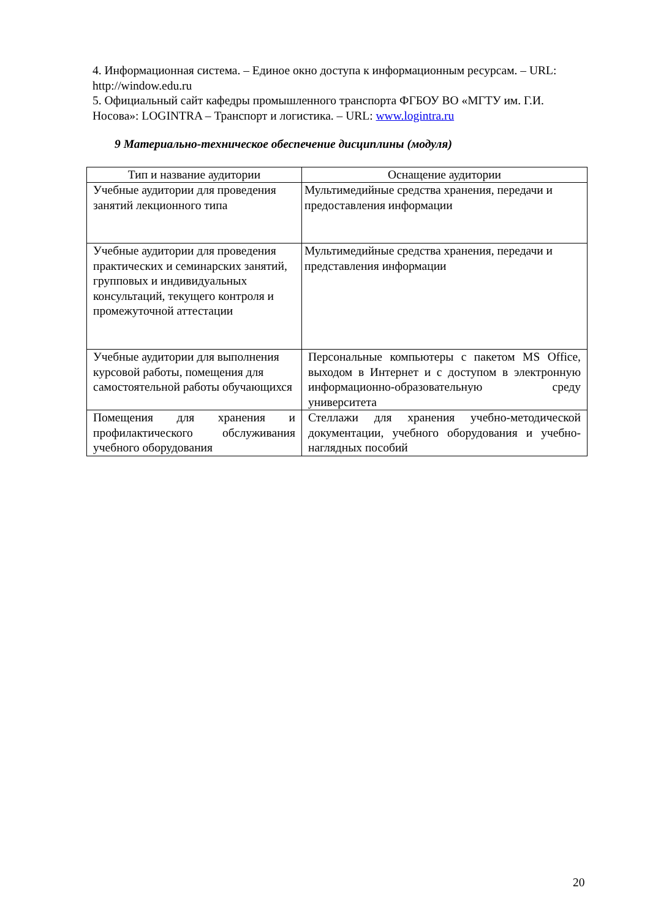4. Информационная система. – Единое окно доступа к информационным ресурсам. – URL: http://window.edu.ru
5. Официальный сайт кафедры промышленного транспорта ФГБОУ ВО «МГТУ им. Г.И. Носова»: LOGINTRA – Транспорт и логистика. – URL: www.logintra.ru
9 Материально-техническое обеспечение дисциплины (модуля)
| Тип и название аудитории | Оснащение аудитории |
| Учебные аудитории для проведения занятий лекционного типа | Мультимедийные средства хранения, передачи и предоставления информации |
| Учебные аудитории для проведения практических и семинарских занятий, групповых и индивидуальных консультаций, текущего контроля и промежуточной аттестации | Мультимедийные средства хранения, передачи и представления информации |
| Учебные аудитории для выполнения курсовой работы, помещения для самостоятельной работы обучающихся | Персональные компьютеры с пакетом MS Office, выходом в Интернет и с доступом в электронную информационно-образовательную среду университета |
| Помещения для хранения и профилактического обслуживания учебного оборудования | Стеллажи для хранения учебно-методической документации, учебного оборудования и учебно-наглядных пособий |
20